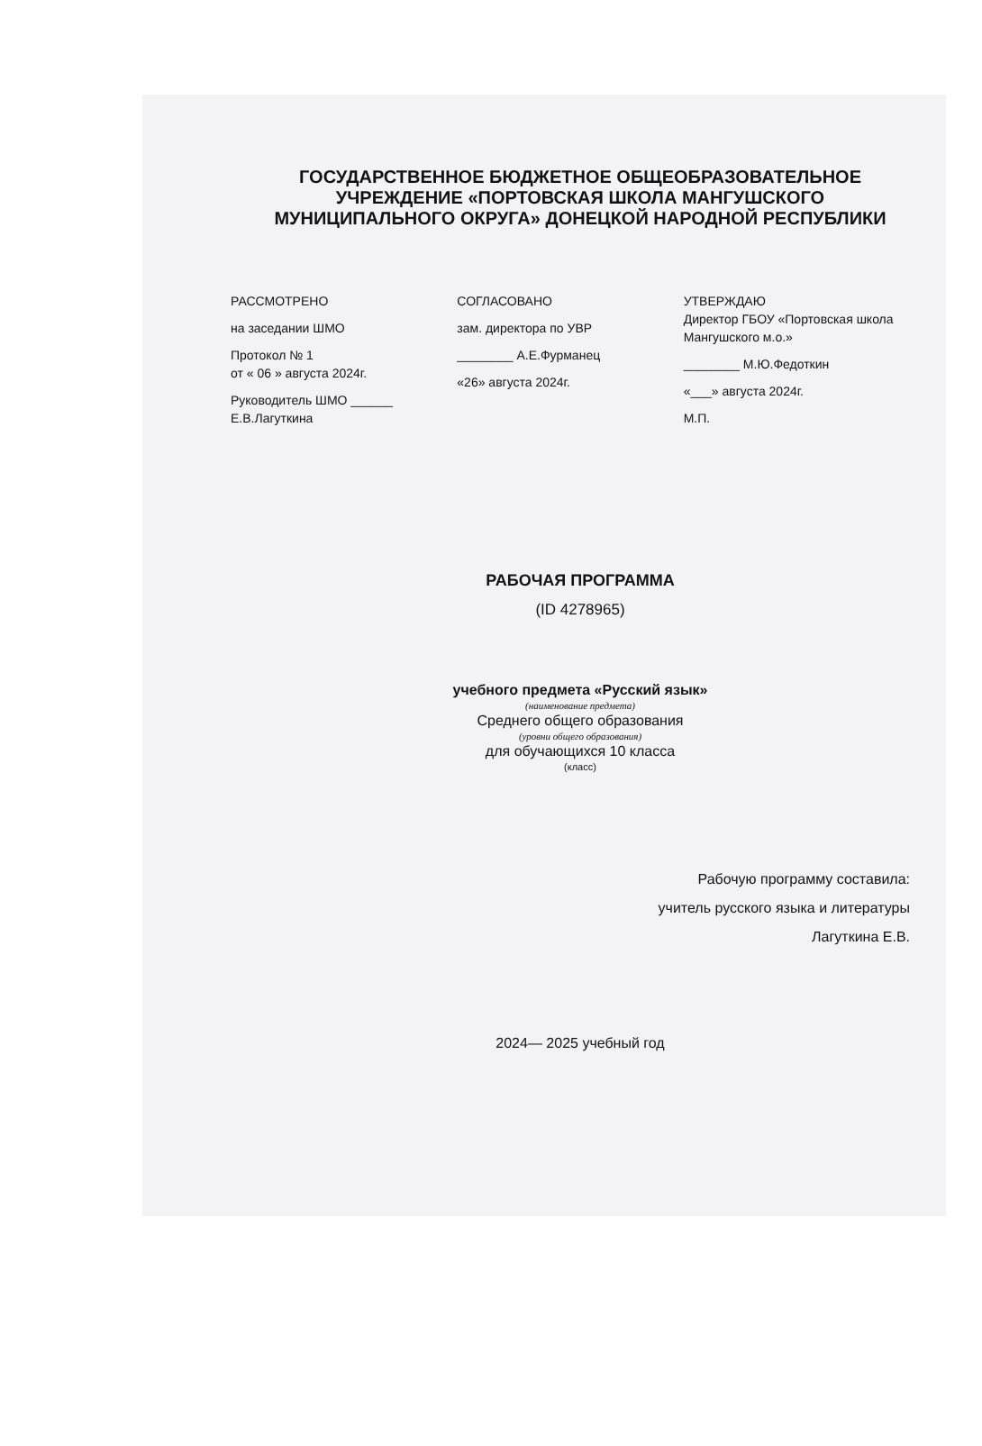ГОСУДАРСТВЕННОЕ БЮДЖЕТНОЕ ОБЩЕОБРАЗОВАТЕЛЬНОЕ УЧРЕЖДЕНИЕ «ПОРТОВСКАЯ ШКОЛА МАНГУШСКОГО МУНИЦИПАЛЬНОГО ОКРУГА» ДОНЕЦКОЙ НАРОДНОЙ РЕСПУБЛИКИ
РАССМОТРЕНО
на заседании ШМО
Протокол № 1
от « 06 » августа 2024г.
Руководитель ШМО ______
Е.В.Лагуткина
СОГЛАСОВАНО
зам. директора по УВР
________ А.Е.Фурманец
«26» августа 2024г.
УТВЕРЖДАЮ
Директор ГБОУ «Портовская школа Мангушского м.о.»
________ М.Ю.Федоткин
«___» августа 2024г.
М.П.
РАБОЧАЯ ПРОГРАММА
(ID 4278965)
учебного предмета «Русский язык»
(наименование предмета)
Среднего общего образования
(уровни общего образования)
для обучающихся 10 класса
(класс)
Рабочую программу составила:
учитель русского языка и литературы
Лагуткина Е.В.
2024— 2025 учебный год